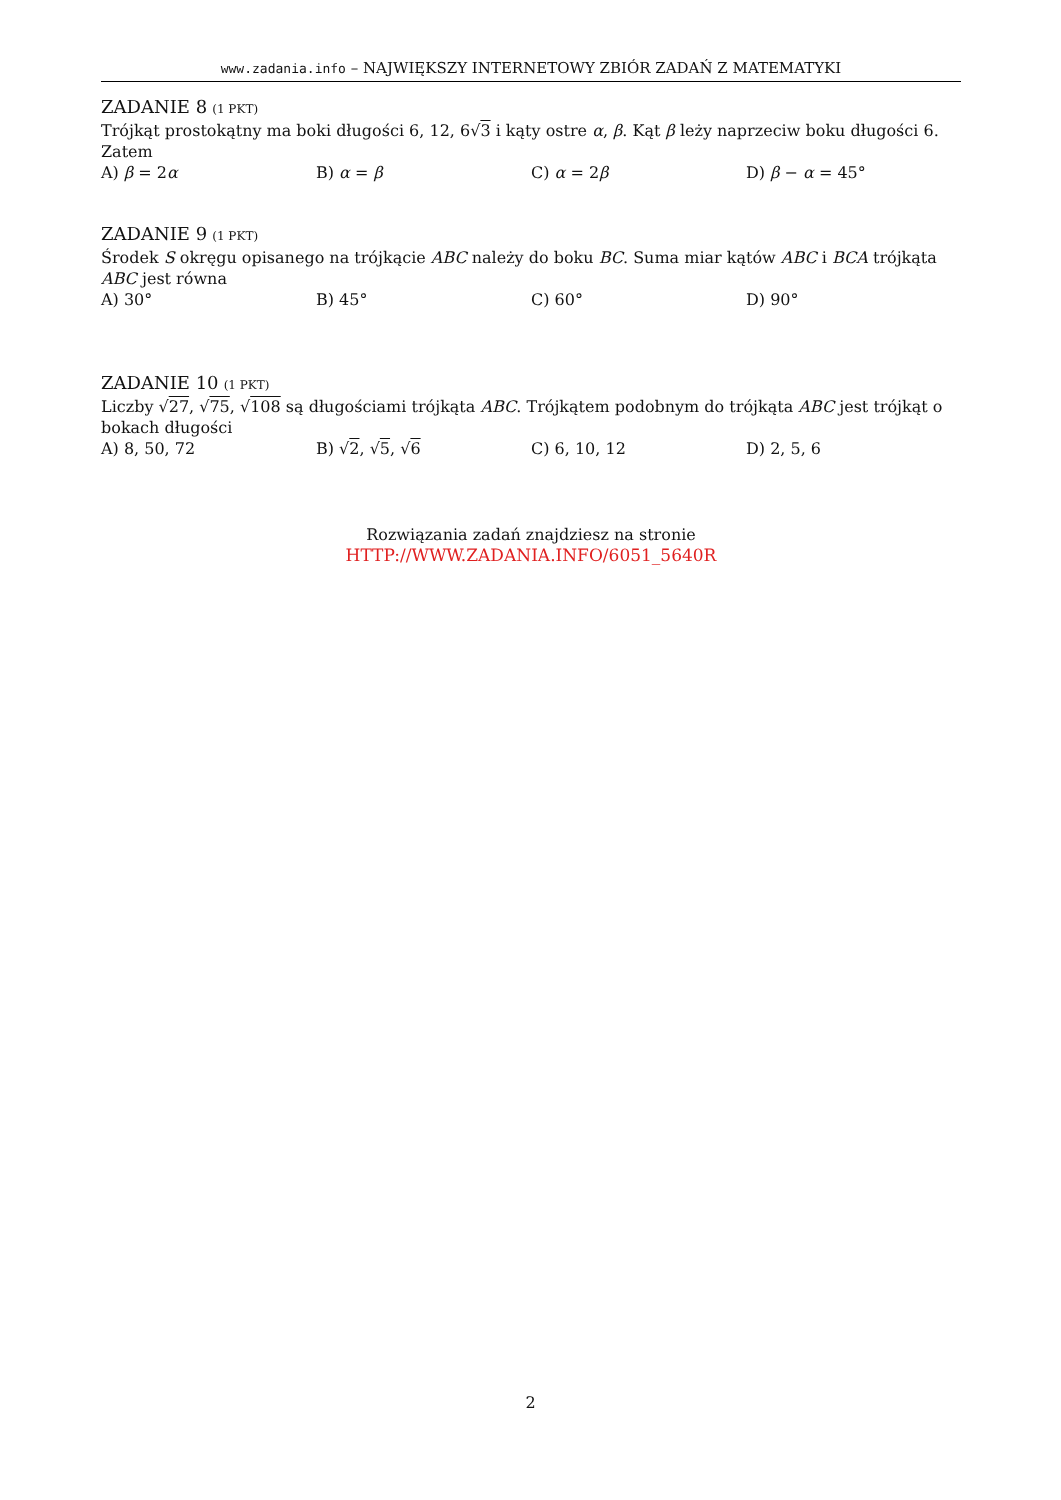www.zadania.info – NAJWIĘKSZY INTERNETOWY ZBIÓR ZADAŃ Z MATEMATYKI
ZADANIE 8 (1 PKT)
Trójkąt prostokątny ma boki długości 6, 12, 6√3 i kąty ostre α, β. Kąt β leży naprzeciw boku długości 6. Zatem
A) β = 2α B) α = β C) α = 2β D) β − α = 45°
ZADANIE 9 (1 PKT)
Środek S okręgu opisanego na trójkącie ABC należy do boku BC. Suma miar kątów ABC i BCA trójkąta ABC jest równa
A) 30° B) 45° C) 60° D) 90°
ZADANIE 10 (1 PKT)
Liczby √27, √75, √108 są długościami trójkąta ABC. Trójkątem podobnym do trójkąta ABC jest trójkąt o bokach długości
A) 8, 50, 72 B) √2, √5, √6 C) 6, 10, 12 D) 2, 5, 6
Rozwiązania zadań znajdziesz na stronie
HTTP://WWW.ZADANIA.INFO/6051_5640R
2